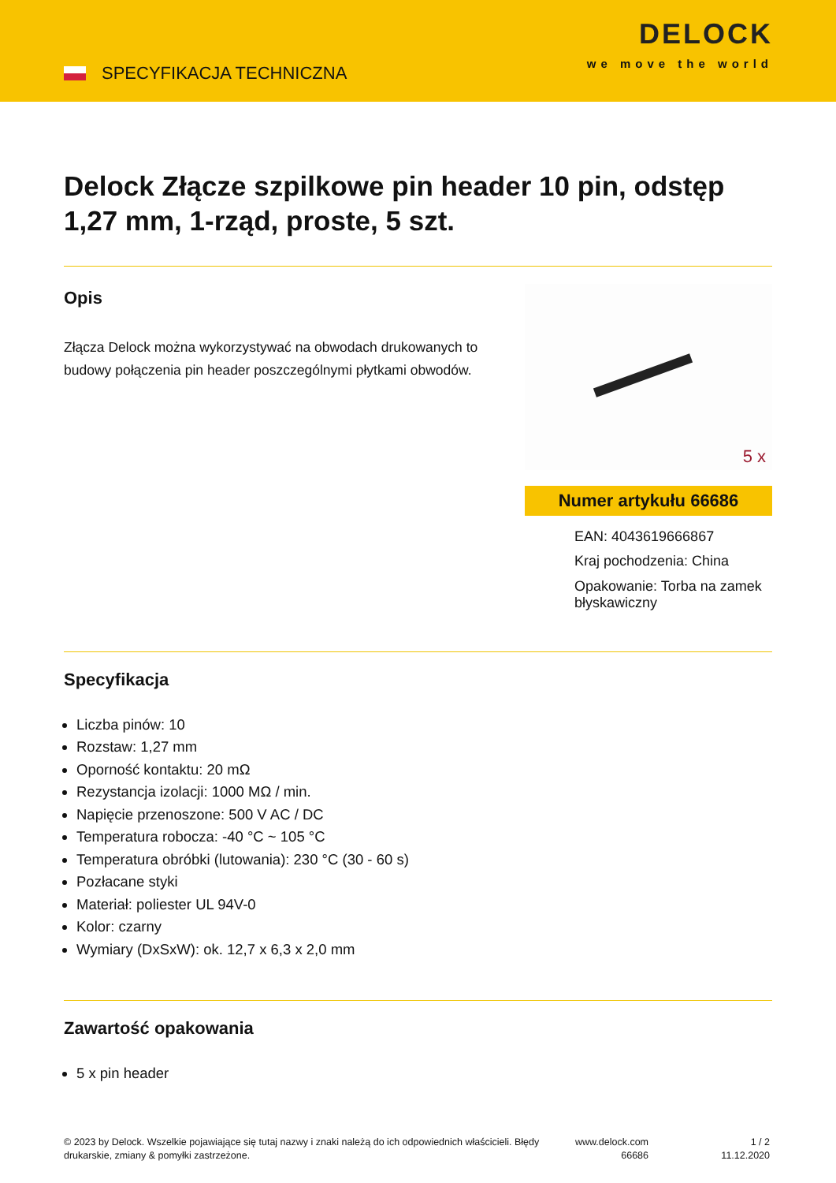SPECYFIKACJA TECHNICZNA
DELOCK
we move the world
Delock Złącze szpilkowe pin header 10 pin, odstęp 1,27 mm, 1-rząd, proste, 5 szt.
Opis
Złącza Delock można wykorzystywać na obwodach drukowanych to budowy połączenia pin header poszczególnymi płytkami obwodów.
5 x
Numer artykułu 66686
EAN: 4043619666867
Kraj pochodzenia: China
Opakowanie: Torba na zamek błyskawiczny
Specyfikacja
Liczba pinów: 10
Rozstaw: 1,27 mm
Oporność kontaktu: 20 mΩ
Rezystancja izolacji: 1000 MΩ / min.
Napięcie przenoszone: 500 V AC / DC
Temperatura robocza: -40 °C ~ 105 °C
Temperatura obróbki (lutowania): 230 °C (30 - 60 s)
Pozłacane styki
Materiał: poliester UL 94V-0
Kolor: czarny
Wymiary (DxSxW): ok. 12,7 x 6,3 x 2,0 mm
Zawartość opakowania
5 x pin header
© 2023 by Delock. Wszelkie pojawiające się tutaj nazwy i znaki należą do ich odpowiednich właścicieli. Błędy drukarskie, zmiany & pomyłki zastrzeżone.
www.delock.com
66686
1 / 2
11.12.2020